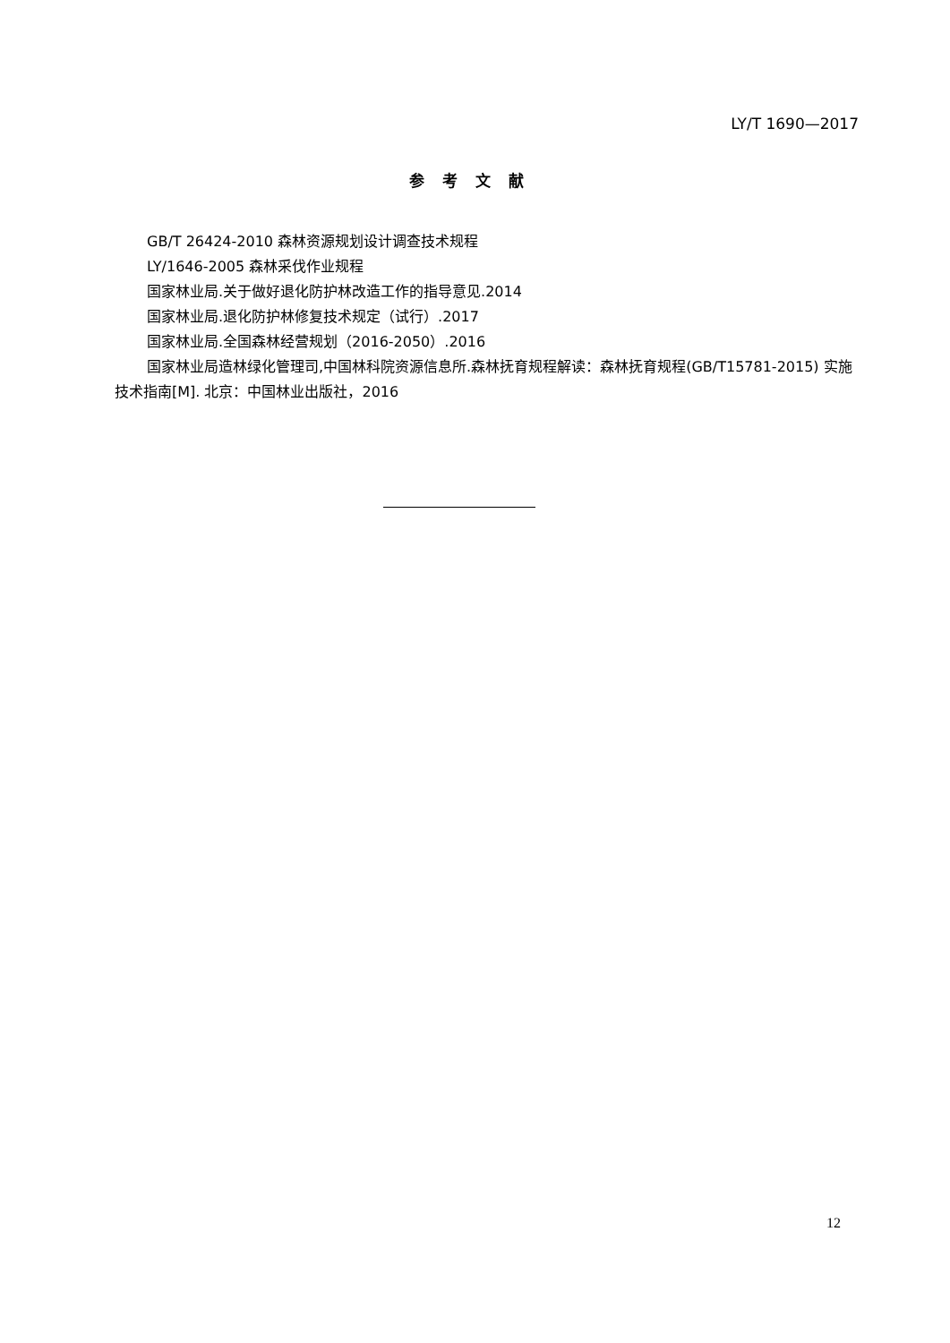LY/T 1690—2017
参考文献
GB/T 26424-2010 森林资源规划设计调查技术规程
LY/1646-2005 森林采伐作业规程
国家林业局.关于做好退化防护林改造工作的指导意见.2014
国家林业局.退化防护林修复技术规定（试行）.2017
国家林业局.全国森林经营规划（2016-2050）.2016
国家林业局造林绿化管理司,中国林科院资源信息所.森林抚育规程解读：森林抚育规程(GB/T15781-2015) 实施技术指南[M]. 北京：中国林业出版社，2016
12